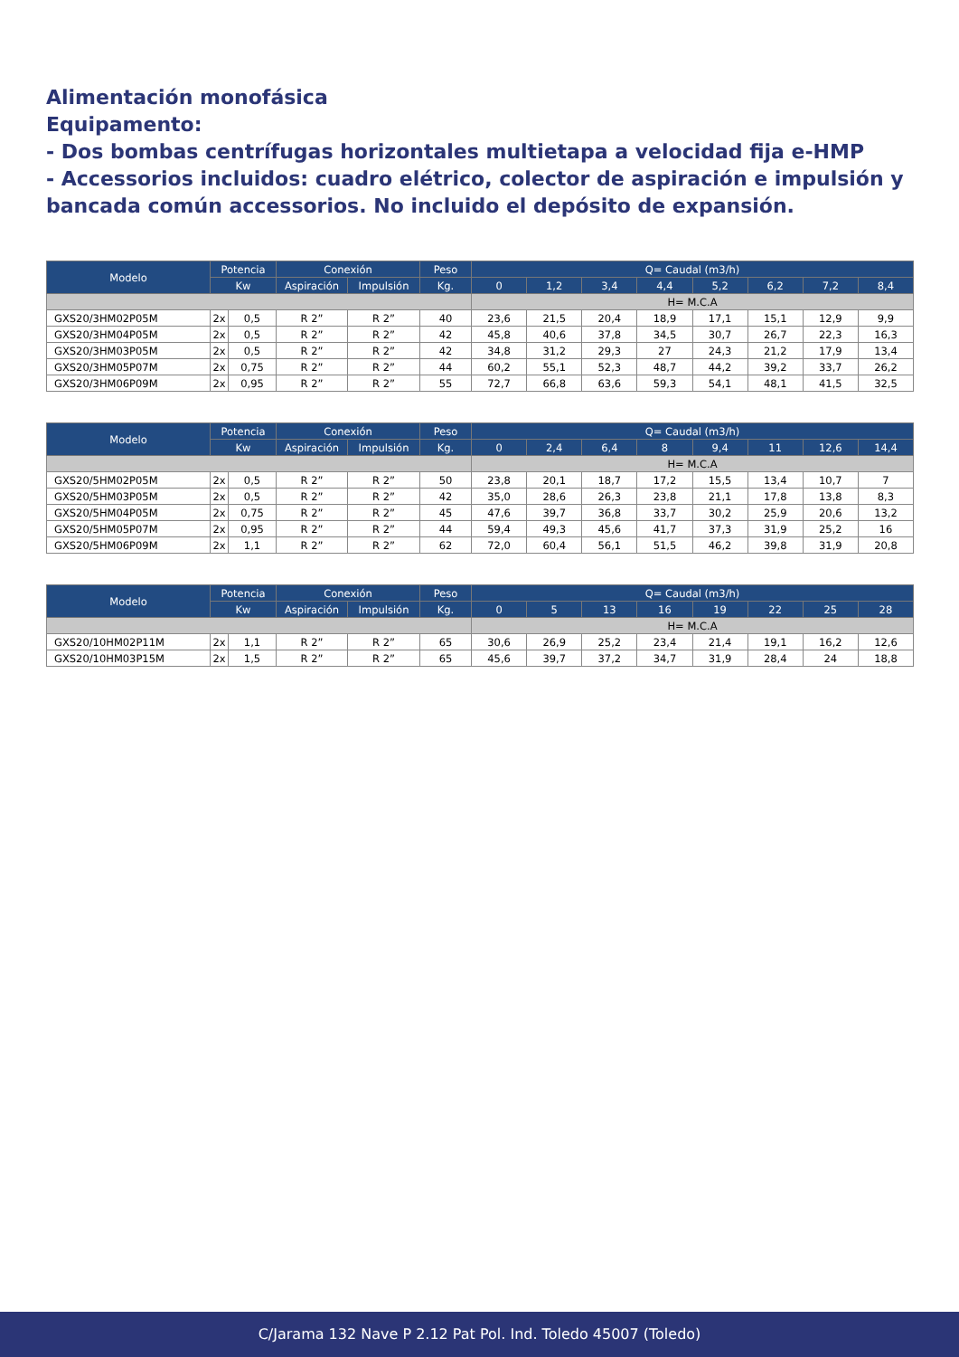Alimentación monofásica
Equipamento:
- Dos bombas centrífugas horizontales multietapa a velocidad fija e-HMP
- Accessorios incluidos: cuadro elétrico, colector de aspiración e impulsión y bancada común accessorios. No incluido el depósito de expansión.
| Modelo | Potencia | | Conexión | | Peso | Q= Caudal (m3/h) | | | | | | | |
| --- | --- | --- | --- | --- | --- | --- | --- | --- | --- | --- | --- | --- | --- |
| | Kw | | Aspiración | Impulsión | Kg. | 0 | 1,2 | 3,4 | 4,4 | 5,2 | 6,2 | 7,2 | 8,4 |
| | | | | | | H= M.C.A | | | | | | | |
| GXS20/3HM02P05M | 2x | 0,5 | R 2” | R 2” | 40 | 23,6 | 21,5 | 20,4 | 18,9 | 17,1 | 15,1 | 12,9 | 9,9 |
| GXS20/3HM04P05M | 2x | 0,5 | R 2” | R 2” | 42 | 45,8 | 40,6 | 37,8 | 34,5 | 30,7 | 26,7 | 22,3 | 16,3 |
| GXS20/3HM03P05M | 2x | 0,5 | R 2” | R 2” | 42 | 34,8 | 31,2 | 29,3 | 27 | 24,3 | 21,2 | 17,9 | 13,4 |
| GXS20/3HM05P07M | 2x | 0,75 | R 2” | R 2” | 44 | 60,2 | 55,1 | 52,3 | 48,7 | 44,2 | 39,2 | 33,7 | 26,2 |
| GXS20/3HM06P09M | 2x | 0,95 | R 2” | R 2” | 55 | 72,7 | 66,8 | 63,6 | 59,3 | 54,1 | 48,1 | 41,5 | 32,5 |
| Modelo | Potencia | | Conexión | | Peso | Q= Caudal (m3/h) | | | | | | | |
| --- | --- | --- | --- | --- | --- | --- | --- | --- | --- | --- | --- | --- | --- |
| | Kw | | Aspiración | Impulsión | Kg. | 0 | 2,4 | 6,4 | 8 | 9,4 | 11 | 12,6 | 14,4 |
| | | | | | | H= M.C.A | | | | | | | |
| GXS20/5HM02P05M | 2x | 0,5 | R 2” | R 2” | 50 | 23,8 | 20,1 | 18,7 | 17,2 | 15,5 | 13,4 | 10,7 | 7 |
| GXS20/5HM03P05M | 2x | 0,5 | R 2” | R 2” | 42 | 35,0 | 28,6 | 26,3 | 23,8 | 21,1 | 17,8 | 13,8 | 8,3 |
| GXS20/5HM04P05M | 2x | 0,75 | R 2” | R 2” | 45 | 47,6 | 39,7 | 36,8 | 33,7 | 30,2 | 25,9 | 20,6 | 13,2 |
| GXS20/5HM05P07M | 2x | 0,95 | R 2” | R 2” | 44 | 59,4 | 49,3 | 45,6 | 41,7 | 37,3 | 31,9 | 25,2 | 16 |
| GXS20/5HM06P09M | 2x | 1,1 | R 2” | R 2” | 62 | 72,0 | 60,4 | 56,1 | 51,5 | 46,2 | 39,8 | 31,9 | 20,8 |
| Modelo | Potencia | | Conexión | | Peso | Q= Caudal (m3/h) | | | | | | | |
| --- | --- | --- | --- | --- | --- | --- | --- | --- | --- | --- | --- | --- | --- |
| | Kw | | Aspiración | Impulsión | Kg. | 0 | 5 | 13 | 16 | 19 | 22 | 25 | 28 |
| | | | | | | H= M.C.A | | | | | | | |
| GXS20/10HM02P11M | 2x | 1,1 | R 2” | R 2” | 65 | 30,6 | 26,9 | 25,2 | 23,4 | 21,4 | 19,1 | 16,2 | 12,6 |
| GXS20/10HM03P15M | 2x | 1,5 | R 2” | R 2” | 65 | 45,6 | 39,7 | 37,2 | 34,7 | 31,9 | 28,4 | 24 | 18,8 |
C/Jarama 132 Nave P 2.12 Pat Pol. Ind. Toledo 45007 (Toledo)